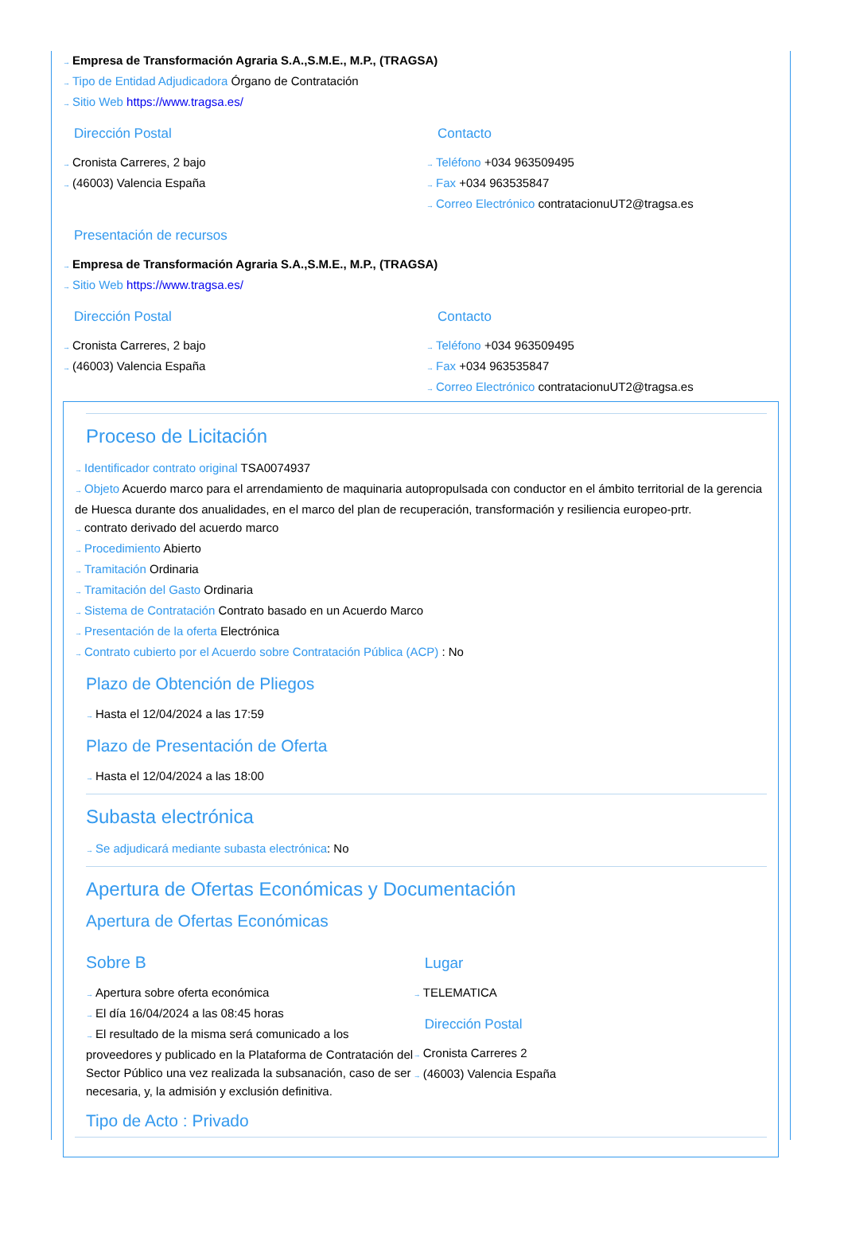→ Empresa de Transformación Agraria S.A.,S.M.E., M.P., (TRAGSA)
→ Tipo de Entidad Adjudicadora Órgano de Contratación
→ Sitio Web https://www.tragsa.es/
Dirección Postal
→ Cronista Carreres, 2 bajo
→ (46003) Valencia España
Contacto
→ Teléfono +034 963509495
→ Fax +034 963535847
→ Correo Electrónico contratacionuUT2@tragsa.es
Presentación de recursos
→ Empresa de Transformación Agraria S.A.,S.M.E., M.P., (TRAGSA)
→ Sitio Web https://www.tragsa.es/
Dirección Postal
→ Cronista Carreres, 2 bajo
→ (46003) Valencia España
Contacto
→ Teléfono +034 963509495
→ Fax +034 963535847
→ Correo Electrónico contratacionuUT2@tragsa.es
Proceso de Licitación
→ Identificador contrato original TSA0074937
→ Objeto Acuerdo marco para el arrendamiento de maquinaria autopropulsada con conductor en el ámbito territorial de la gerencia de Huesca durante dos anualidades, en el marco del plan de recuperación, transformación y resiliencia europeo-prtr.
→ contrato derivado del acuerdo marco
→ Procedimiento Abierto
→ Tramitación Ordinaria
→ Tramitación del Gasto Ordinaria
→ Sistema de Contratación Contrato basado en un Acuerdo Marco
→ Presentación de la oferta Electrónica
→ Contrato cubierto por el Acuerdo sobre Contratación Pública (ACP) : No
Plazo de Obtención de Pliegos
→ Hasta el 12/04/2024 a las 17:59
Plazo de Presentación de Oferta
→ Hasta el 12/04/2024 a las 18:00
Subasta electrónica
→ Se adjudicará mediante subasta electrónica: No
Apertura de Ofertas Económicas y Documentación
Apertura de Ofertas Económicas
Sobre B
→ Apertura sobre oferta económica
→ El día 16/04/2024 a las 08:45 horas
→ El resultado de la misma será comunicado a los proveedores y publicado en la Plataforma de Contratación del Sector Público una vez realizada la subsanación, caso de ser necesaria, y, la admisión y exclusión definitiva.
Lugar
→ TELEMATICA
Dirección Postal
→ Cronista Carreres 2
→ (46003) Valencia España
Tipo de Acto : Privado